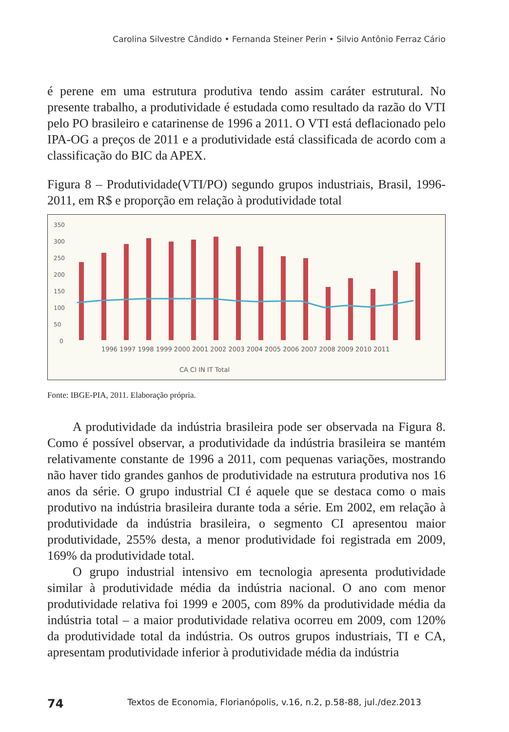Carolina Silvestre Cândido • Fernanda Steiner Perin • Silvio Antônio Ferraz Cário
é perene em uma estrutura produtiva tendo assim caráter estrutural. No presente trabalho, a produtividade é estudada como resultado da razão do VTI pelo PO brasileiro e catarinense de 1996 a 2011. O VTI está deflacionado pelo IPA-OG a preços de 2011 e a produtividade está classificada de acordo com a classificação do BIC da APEX.
Figura 8 – Produtividade(VTI/PO) segundo grupos industriais, Brasil, 1996-2011, em R$ e proporção em relação à produtividade total
350
300
250
200
150
100
50
0
1996 1997 1998 1999 2000 2001 2002 2003 2004 2005 2006 2007 2008 2009 2010 2011
CA CI IN IT Total
Fonte: IBGE-PIA, 2011. Elaboração própria.
A produtividade da indústria brasileira pode ser observada na Figura 8. Como é possível observar, a produtividade da indústria brasileira se mantém relativamente constante de 1996 a 2011, com pequenas variações, mostrando não haver tido grandes ganhos de produtividade na estrutura produtiva nos 16 anos da série. O grupo industrial CI é aquele que se destaca como o mais produtivo na indústria brasileira durante toda a série. Em 2002, em relação à produtividade da indústria brasileira, o segmento CI apresentou maior produtividade, 255% desta, a menor produtividade foi registrada em 2009, 169% da produtividade total.
O grupo industrial intensivo em tecnologia apresenta produtividade similar à produtividade média da indústria nacional. O ano com menor produtividade relativa foi 1999 e 2005, com 89% da produtividade média da indústria total – a maior produtividade relativa ocorreu em 2009, com 120% da produtividade total da indústria. Os outros grupos industriais, TI e CA, apresentam produtividade inferior à produtividade média da indústria
74 Textos de Economia, Florianópolis, v.16, n.2, p.58-88, jul./dez.2013